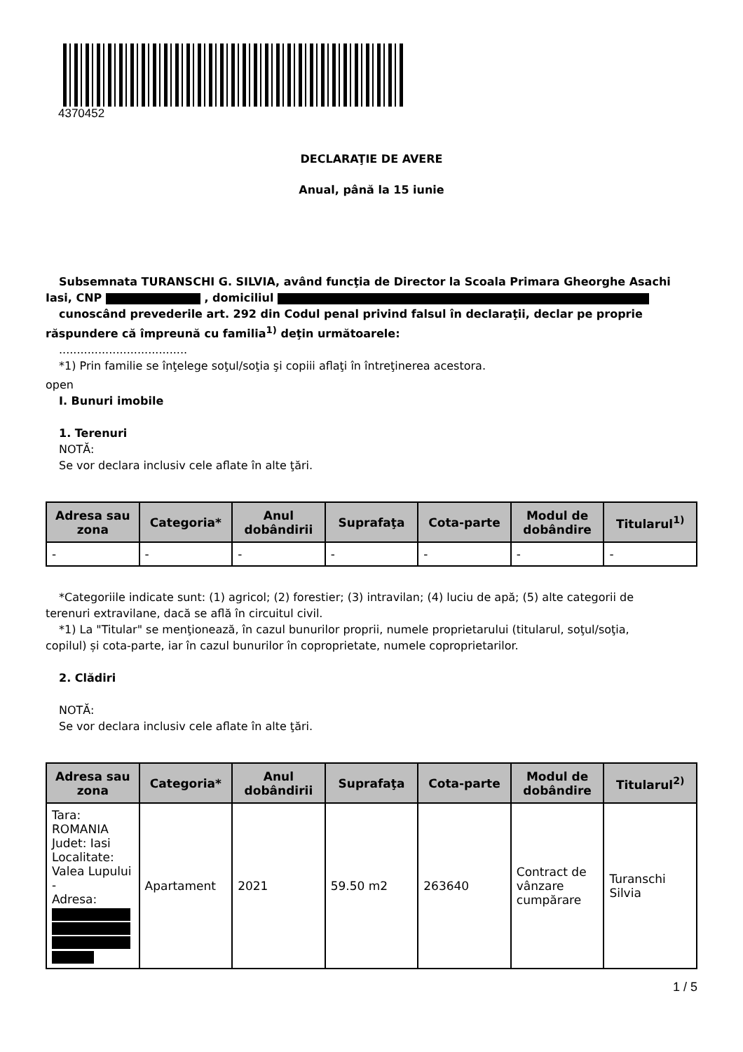4370452
DECLARAŢIE DE AVERE
Anual, până la 15 iunie
Subsemnata TURANSCHI G. SILVIA, având funcţia de Director la Scoala Primara Gheorghe Asachi
Iasi, CNP , domiciliul
cunoscând prevederile art. 292 din Codul penal privind falsul în declaraţii, declar pe proprie
răspundere că împreună cu familia<sup>1)</sup> deţin următoarele:
....................................
*1) Prin familie se înţelege soţul/soţia şi copiii aflaţi în întreţinerea acestora.
open
I. Bunuri imobile
1. Terenuri
NOTĂ:
Se vor declara inclusiv cele aflate în alte ţări.
| Adresa sau zona | Categoria* | Anul dobândirii | Suprafaţa | Cota-parte | Modul de dobândire | Titularul<sup>1)</sup> |
| --- | --- | --- | --- | --- | --- | --- |
| - | - | - | - | - | - | - |
*Categoriile indicate sunt: (1) agricol; (2) forestier; (3) intravilan; (4) luciu de apă; (5) alte categorii de
terenuri extravilane, dacă se află în circuitul civil.
*1) La "Titular" se menţionează, în cazul bunurilor proprii, numele proprietarului (titularul, soţul/soţia,
copilul) și cota-parte, iar în cazul bunurilor în coproprietate, numele coproprietarilor.
2. Clădiri
NOTĂ:
Se vor declara inclusiv cele aflate în alte ţări.
| Adresa sau zona | Categoria* | Anul dobândirii | Suprafaţa | Cota-parte | Modul de dobândire | Titularul<sup>2)</sup> |
| --- | --- | --- | --- | --- | --- | --- |
| Tara: ROMANIA Judet: Iasi Localitate: Valea Lupului - Adresa: | Apartament | 2021 | 59.50 m2 | 263640 | Contract de vânzare cumpărare | Turanschi Silvia |
1 / 5